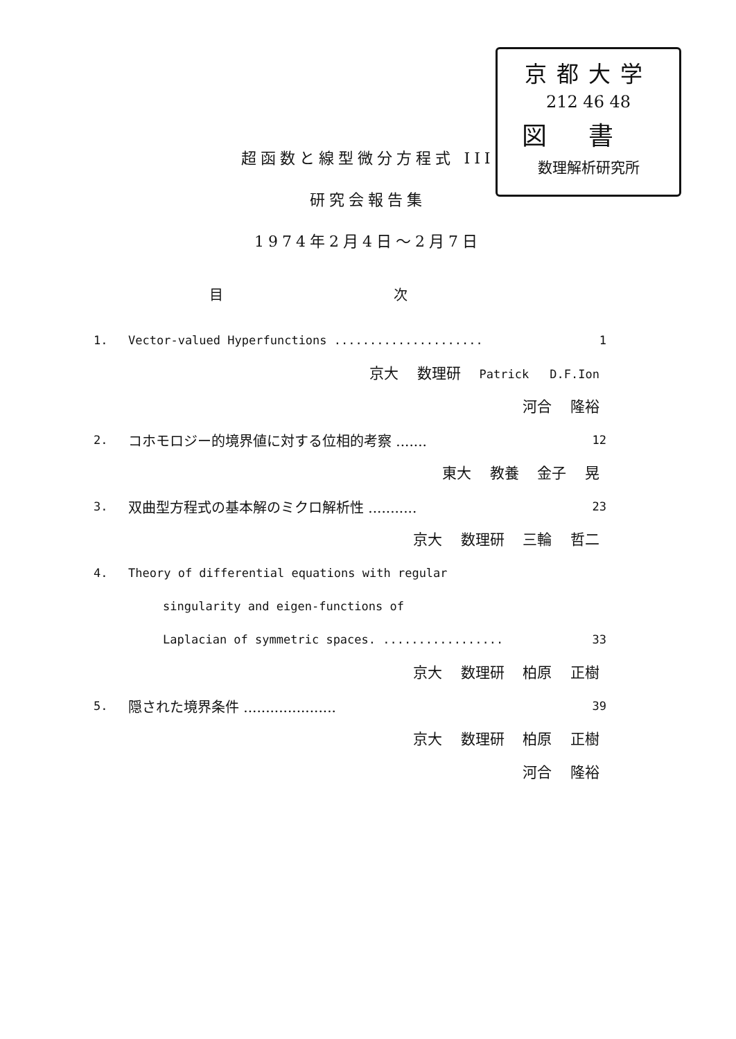京都大学
212 46 48
図書
数理解析研究所
超函数と線型微分方程式 III
研究会報告集
1974年2月4日～2月7日
目 次
1. Vector-valued Hyperfunctions ..................... 1
京大 数理研 Patrick D.F.Ion
河合 隆裕
2. コホモロジー的境界値に対する位相的考察 ....... 12
東大 教養 金子 晃
3. 双曲型方程式の基本解のミクロ解析性 ........... 23
京大 数理研 三輪 哲二
4. Theory of differential equations with regular
singularity and eigen-functions of
Laplacian of symmetric spaces. ................. 33
京大 数理研 柏原 正樹
5. 隠された境界条件 ..................... 39
京大 数理研 柏原 正樹
河合 隆裕